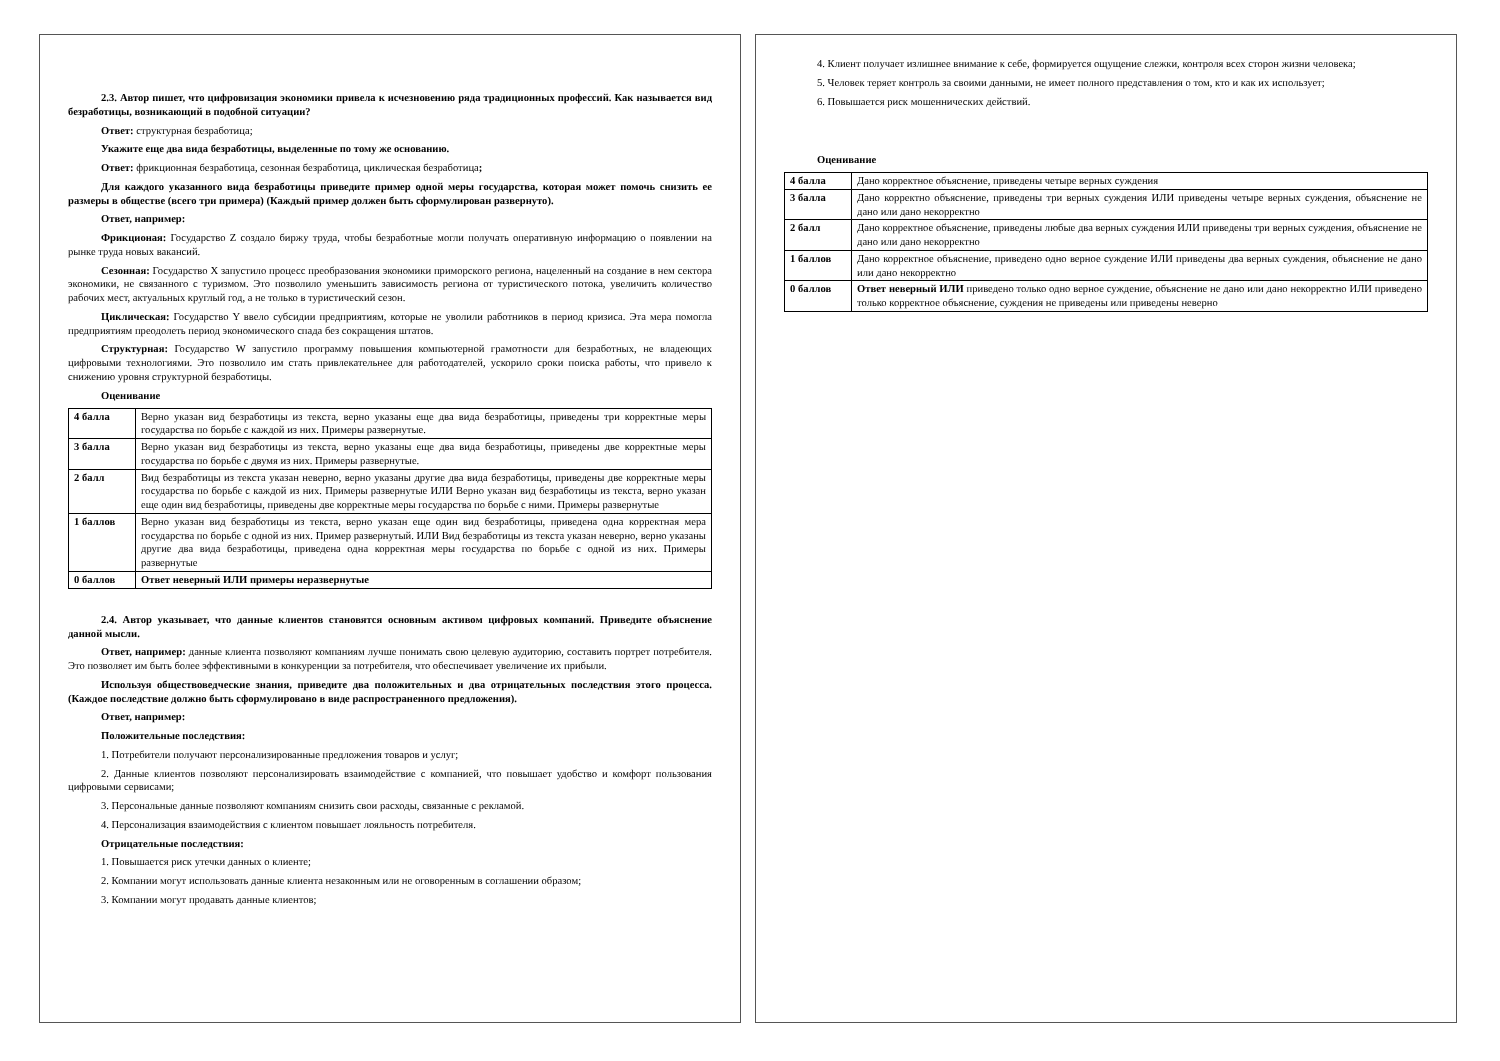2.3. Автор пишет, что цифровизация экономики привела к исчезновению ряда традиционных профессий. Как называется вид безработицы, возникающий в подобной ситуации?
Ответ: структурная безработица;
Укажите еще два вида безработицы, выделенные по тому же основанию.
Ответ: фрикционная безработица, сезонная безработица, циклическая безработица;
Для каждого указанного вида безработицы приведите пример одной меры государства, которая может помочь снизить ее размеры в обществе (всего три примера) (Каждый пример должен быть сформулирован развернуто).
Ответ, например:
Фрикционая: Государство Z создало биржу труда, чтобы безработные могли получать оперативную информацию о появлении на рынке труда новых вакансий.
Сезонная: Государство X запустило процесс преобразования экономики приморского региона, нацеленный на создание в нем сектора экономики, не связанного с туризмом. Это позволило уменьшить зависимость региона от туристического потока, увеличить количество рабочих мест, актуальных круглый год, а не только в туристический сезон.
Циклическая: Государство Y ввело субсидии предприятиям, которые не уволили работников в период кризиса. Эта мера помогла предприятиям преодолеть период экономического спада без сокращения штатов.
Структурная: Государство W запустило программу повышения компьютерной грамотности для безработных, не владеющих цифровыми технологиями. Это позволило им стать привлекательнее для работодателей, ускорило сроки поиска работы, что привело к снижению уровня структурной безработицы.
Оценивание
| 4 балла | Верно указан вид безработицы из текста, верно указаны еще два вида безработицы, приведены три корректные меры государства по борьбе с каждой из них. Примеры развернутые. |
| 3 балла | Верно указан вид безработицы из текста, верно указаны еще два вида безработицы, приведены две корректные меры государства по борьбе с двумя из них. Примеры развернутые. |
| 2 балл | Вид безработицы из текста указан неверно, верно указаны другие два вида безработицы, приведены две корректные меры государства по борьбе с каждой из них. Примеры развернутые ИЛИ Верно указан вид безработицы из текста, верно указан еще один вид безработицы, приведены две корректные меры государства по борьбе с ними. Примеры развернутые |
| 1 баллов | Верно указан вид безработицы из текста, верно указан еще один вид безработицы, приведена одна корректная мера государства по борьбе с одной из них. Пример развернутый. ИЛИ Вид безработицы из текста указан неверно, верно указаны другие два вида безработицы, приведена одна корректная меры государства по борьбе с одной из них. Примеры развернутые |
| 0 баллов | Ответ неверный ИЛИ примеры неразвернутые |
2.4. Автор указывает, что данные клиентов становятся основным активом цифровых компаний. Приведите объяснение данной мысли.
Ответ, например: данные клиента позволяют компаниям лучше понимать свою целевую аудиторию, составить портрет потребителя. Это позволяет им быть более эффективными в конкуренции за потребителя, что обеспечивает увеличение их прибыли.
Используя обществоведческие знания, приведите два положительных и два отрицательных последствия этого процесса. (Каждое последствие должно быть сформулировано в виде распространенного предложения).
Ответ, например:
Положительные последствия:
1. Потребители получают персонализированные предложения товаров и услуг;
2. Данные клиентов позволяют персонализировать взаимодействие с компанией, что повышает удобство и комфорт пользования цифровыми сервисами;
3. Персональные данные позволяют компаниям снизить свои расходы, связанные с рекламой.
4. Персонализация взаимодействия с клиентом повышает лояльность потребителя.
Отрицательные последствия:
1. Повышается риск утечки данных о клиенте;
2. Компании могут использовать данные клиента незаконным или не оговоренным в соглашении образом;
3. Компании могут продавать данные клиентов;
4. Клиент получает излишнее внимание к себе, формируется ощущение слежки, контроля всех сторон жизни человека;
5. Человек теряет контроль за своими данными, не имеет полного представления о том, кто и как их использует;
6. Повышается риск мошеннических действий.
Оценивание
| 4 балла | Дано корректное объяснение, приведены четыре верных суждения |
| 3 балла | Дано корректно объяснение, приведены три верных суждения ИЛИ приведены четыре верных суждения, объяснение не дано или дано некорректно |
| 2 балл | Дано корректное объяснение, приведены любые два верных суждения ИЛИ приведены три верных суждения, объяснение не дано или дано некорректно |
| 1 баллов | Дано корректное объяснение, приведено одно верное суждение ИЛИ приведены два верных суждения, объяснение не дано или дано некорректно |
| 0 баллов | Ответ неверный ИЛИ приведено только одно верное суждение, объяснение не дано или дано некорректно ИЛИ приведено только корректное объяснение, суждения не приведены или приведены неверно |